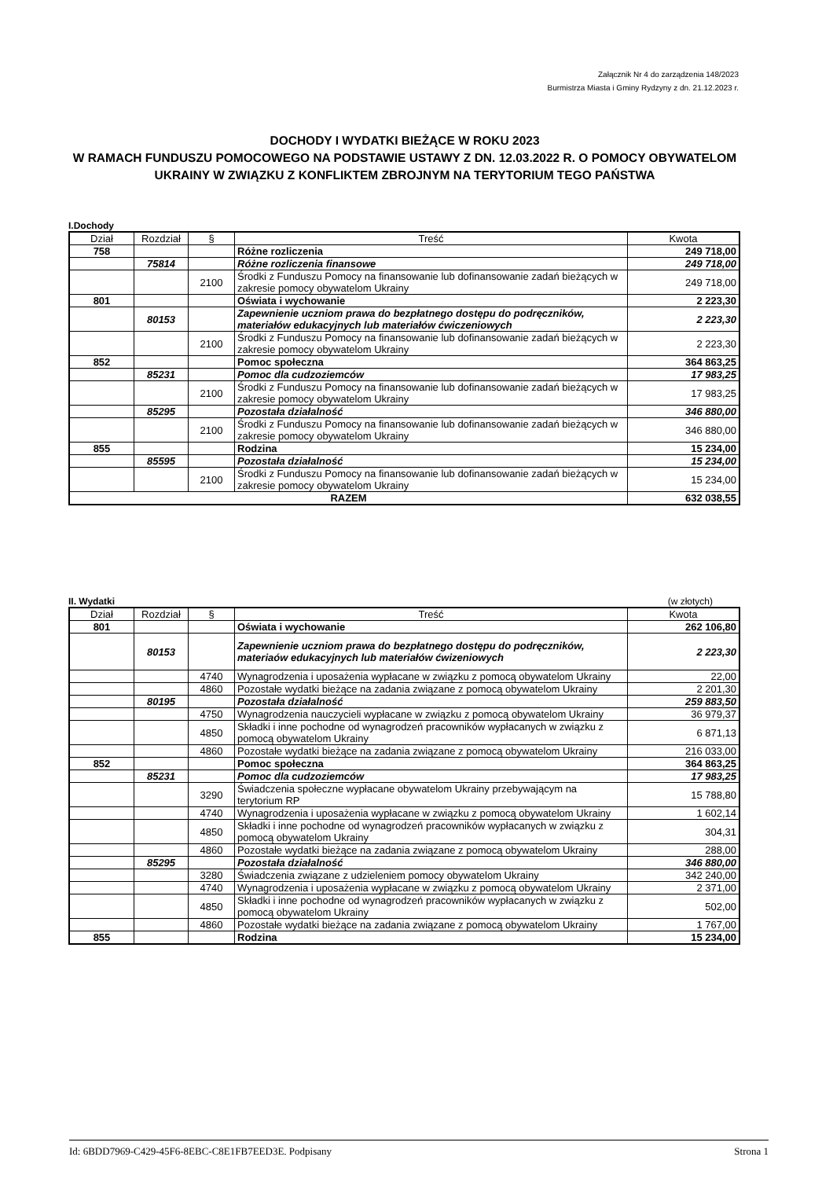Załącznik Nr 4 do zarządzenia 148/2023
Burmistrza Miasta i Gminy Rydzyny z dn. 21.12.2023 r.
DOCHODY I WYDATKI BIEŻĄCE W ROKU 2023
W RAMACH FUNDUSZU POMOCOWEGO NA PODSTAWIE USTAWY Z DN. 12.03.2022 R. O POMOCY OBYWATELOM UKRAINY W ZWIĄZKU Z KONFLIKTEM ZBROJNYM NA TERYTORIUM TEGO PAŃSTWA
I.Dochody
| Dział | Rozdział | § | Treść | Kwota |
| --- | --- | --- | --- | --- |
| 758 | | | Różne rozliczenia | 249 718,00 |
| | 75814 | | Różne rozliczenia finansowe | 249 718,00 |
| | | 2100 | Środki z Funduszu Pomocy na finansowanie lub dofinansowanie zadań bieżących w zakresie pomocy obywatelom Ukrainy | 249 718,00 |
| 801 | | | Oświata i wychowanie | 2 223,30 |
| | 80153 | | Zapewnienie uczniom prawa do bezpłatnego dostępu do podręczników, materiałów edukacyjnych lub materiałów ćwiczeniowych | 2 223,30 |
| | | 2100 | Środki z Funduszu Pomocy na finansowanie lub dofinansowanie zadań bieżących w zakresie pomocy obywatelom Ukrainy | 2 223,30 |
| 852 | | | Pomoc społeczna | 364 863,25 |
| | 85231 | | Pomoc dla cudzoziemców | 17 983,25 |
| | | 2100 | Środki z Funduszu Pomocy na finansowanie lub dofinansowanie zadań bieżących w zakresie pomocy obywatelom Ukrainy | 17 983,25 |
| | 85295 | | Pozostała działalność | 346 880,00 |
| | | 2100 | Środki z Funduszu Pomocy na finansowanie lub dofinansowanie zadań bieżących w zakresie pomocy obywatelom Ukrainy | 346 880,00 |
| 855 | | | Rodzina | 15 234,00 |
| | 85595 | | Pozostała działalność | 15 234,00 |
| | | 2100 | Środki z Funduszu Pomocy na finansowanie lub dofinansowanie zadań bieżących w zakresie pomocy obywatelom Ukrainy | 15 234,00 |
| RAZEM | | | | 632 038,55 |
II. Wydatki (w złotych)
| Dział | Rozdział | § | Treść | Kwota |
| --- | --- | --- | --- | --- |
| 801 | | | Oświata i wychowanie | 262 106,80 |
| | 80153 | | Zapewnienie uczniom prawa do bezpłatnego dostępu do podręczników, materiaów edukacyjnych lub materiałów ćwizeniowych | 2 223,30 |
| | | 4740 | Wynagrodzenia i uposażenia wypłacane w związku z pomocą obywatelom Ukrainy | 22,00 |
| | | 4860 | Pozostałe wydatki bieżące na zadania związane z pomocą obywatelom Ukrainy | 2 201,30 |
| | 80195 | | Pozostała działalność | 259 883,50 |
| | | 4750 | Wynagrodzenia nauczycieli wypłacane w związku z pomocą obywatelom Ukrainy | 36 979,37 |
| | | 4850 | Składki i inne pochodne od wynagrodzeń pracowników wypłacanych w związku z pomocą obywatelom Ukrainy | 6 871,13 |
| | | 4860 | Pozostałe wydatki bieżące na zadania związane z pomocą obywatelom Ukrainy | 216 033,00 |
| 852 | | | Pomoc społeczna | 364 863,25 |
| | 85231 | | Pomoc dla cudzoziemców | 17 983,25 |
| | | 3290 | Świadczenia społeczne wypłacane obywatelom Ukrainy przebywającym na terytorium RP | 15 788,80 |
| | | 4740 | Wynagrodzenia i uposażenia wypłacane w związku z pomocą obywatelom Ukrainy | 1 602,14 |
| | | 4850 | Składki i inne pochodne od wynagrodzeń pracowników wypłacanych w związku z pomocą obywatelom Ukrainy | 304,31 |
| | | 4860 | Pozostałe wydatki bieżące na zadania związane z pomocą obywatelom Ukrainy | 288,00 |
| | 85295 | | Pozostała działalność | 346 880,00 |
| | | 3280 | Świadczenia związane z udzieleniem pomocy obywatelom Ukrainy | 342 240,00 |
| | | 4740 | Wynagrodzenia i uposażenia wypłacane w związku z pomocą obywatelom Ukrainy | 2 371,00 |
| | | 4850 | Składki i inne pochodne od wynagrodzeń pracowników wypłacanych w związku z pomocą obywatelom Ukrainy | 502,00 |
| | | 4860 | Pozostałe wydatki bieżące na zadania związane z pomocą obywatelom Ukrainy | 1 767,00 |
| 855 | | | Rodzina | 15 234,00 |
Id: 6BDD7969-C429-45F6-8EBC-C8E1FB7EED3E. Podpisany Strona 1